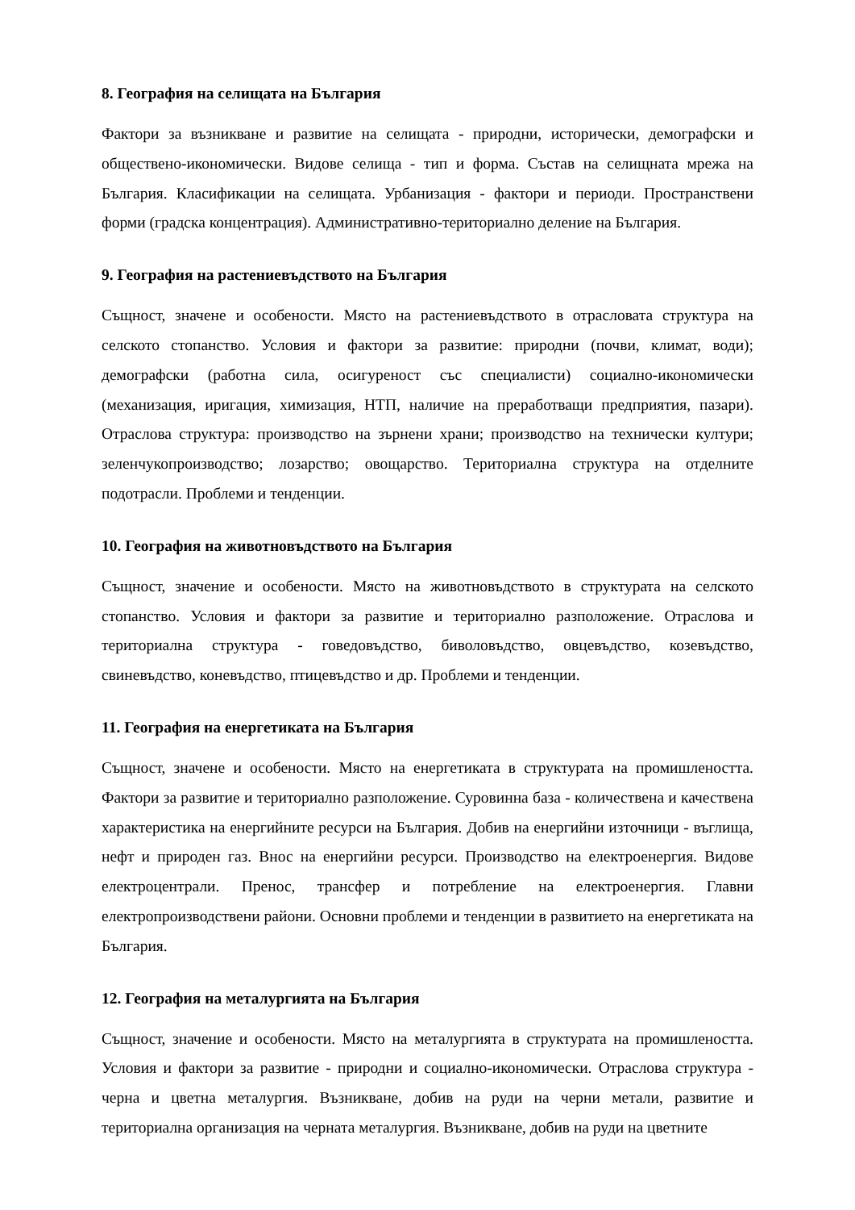8. География на селищата на България
Фактори за възникване и развитие на селищата - природни, исторически, демографски и обществено-икономически. Видове селища - тип и форма. Състав на селищната мрежа на България. Класификации на селищата. Урбанизация - фактори и периоди. Пространствени форми (градска концентрация). Административно-териториално деление на България.
9. География на растениевъдството на България
Същност, значене и особености. Място на растениевъдството в отрасловата структура на селското стопанство. Условия и фактори за развитие: природни (почви, климат, води); демографски (работна сила, осигуреност със специалисти) социално-икономически (механизация, иригация, химизация, НТП, наличие на преработващи предприятия, пазари). Отраслова структура: производство на зърнени храни; производство на технически култури; зеленчукопроизводство; лозарство; овощарство. Териториална структура на отделните подотрасли. Проблеми и тенденции.
10. География на животновъдството на България
Същност, значение и особености. Място на животновъдството в структурата на селското стопанство. Условия и фактори за развитие и териториално разположение. Отраслова и териториална структура - говедовъдство, биволовъдство, овцевъдство, козевъдство, свиневъдство, коневъдство, птицевъдство и др. Проблеми и тенденции.
11. География на енергетиката на България
Същност, значене и особености. Място на енергетиката в структурата на промишлеността. Фактори за развитие и териториално разположение. Суровинна база - количествена и качествена характеристика на енергийните ресурси на България. Добив на енергийни източници - въглища, нефт и природен газ. Внос на енергийни ресурси. Производство на електроенергия. Видове електроцентрали. Пренос, трансфер и потребление на електроенергия. Главни електропроизводствени райони. Основни проблеми и тенденции в развитието на енергетиката на България.
12. География на металургията на България
Същност, значение и особености. Място на металургията в структурата на промишлеността. Условия и фактори за развитие - природни и социално-икономически. Отраслова структура - черна и цветна металургия. Възникване, добив на руди на черни метали, развитие и териториална организация на черната металургия. Възникване, добив на руди на цветните